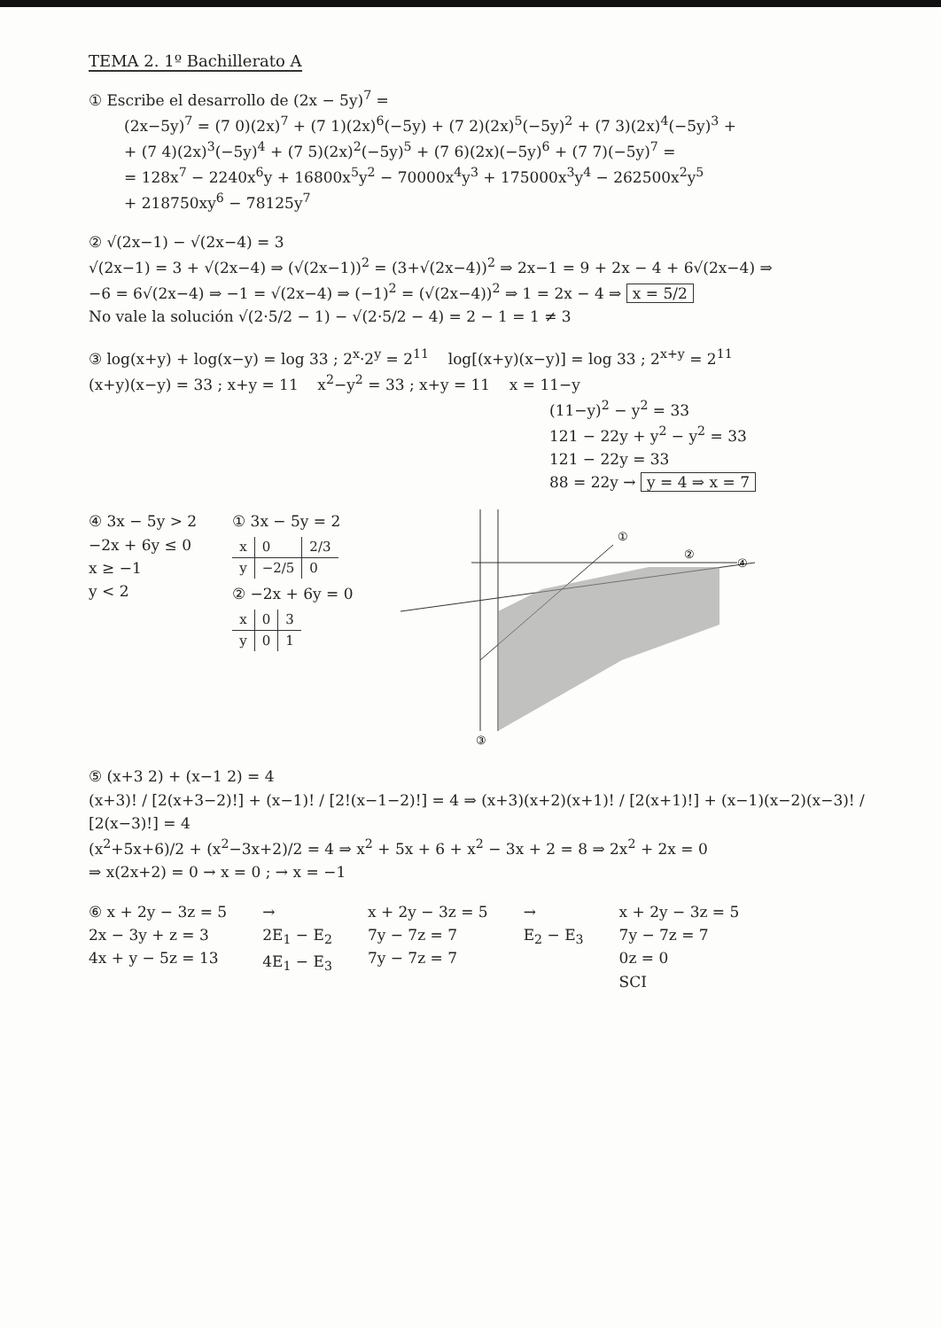TEMA 2. 1º Bachillerato A
① Escribe el desarrollo de (2x − 5y)<sup>7</sup> =
(2x−5y)<sup>7</sup> = (7 0)(2x)<sup>7</sup> + (7 1)(2x)<sup>6</sup>(−5y) + (7 2)(2x)<sup>5</sup>(−5y)<sup>2</sup> + (7 3)(2x)<sup>4</sup>(−5y)<sup>3</sup> +
+ (7 4)(2x)<sup>3</sup>(−5y)<sup>4</sup> + (7 5)(2x)<sup>2</sup>(−5y)<sup>5</sup> + (7 6)(2x)(−5y)<sup>6</sup> + (7 7)(−5y)<sup>7</sup> =
= 128x<sup>7</sup> − 2240x<sup>6</sup>y + 16800x<sup>5</sup>y<sup>2</sup> − 70000x<sup>4</sup>y<sup>3</sup> + 175000x<sup>3</sup>y<sup>4</sup> − 262500x<sup>2</sup>y<sup>5</sup>
+ 218750xy<sup>6</sup> − 78125y<sup>7</sup>
② √(2x−1) − √(2x−4) = 3
√(2x−1) = 3 + √(2x−4) ⇒ (√(2x−1))<sup>2</sup> = (3+√(2x−4))<sup>2</sup> ⇒ 2x−1 = 9 + 2x − 4 + 6√(2x−4) ⇒
−6 = 6√(2x−4) ⇒ −1 = √(2x−4) ⇒ (−1)<sup>2</sup> = (√(2x−4))<sup>2</sup> ⇒ 1 = 2x − 4 ⇒ x = 5/2
No vale la solución √(2·5/2 − 1) − √(2·5/2 − 4) = 2 − 1 = 1 ≠ 3
③ log(x+y) + log(x−y) = log 33 ; 2<sup>x</sup>·2<sup>y</sup> = 2<sup>11</sup> log[(x+y)(x−y)] = log 33 ; 2<sup>x+y</sup> = 2<sup>11</sup>
(x+y)(x−y) = 33 ; x+y = 11 x<sup>2</sup>−y<sup>2</sup> = 33 ; x+y = 11 x = 11−y
(11−y)<sup>2</sup> − y<sup>2</sup> = 33
121 − 22y + y<sup>2</sup> − y<sup>2</sup> = 33
121 − 22y = 33
88 = 22y → y = 4 ⇒ x = 7
④ 3x − 5y > 2
−2x + 6y ≤ 0
x ≥ −1
y < 2
① 3x − 5y = 2
| x | 0 | 2/3 |
| y | −2/5 | 0 |
② −2x + 6y = 0
| x | 0 | 3 |
| y | 0 | 1 |
①
②
④
③
⑤ (x+3 2) + (x−1 2) = 4
(x+3)! / [2(x+3−2)!] + (x−1)! / [2!(x−1−2)!] = 4 ⇒ (x+3)(x+2)(x+1)! / [2(x+1)!] + (x−1)(x−2)(x−3)! / [2(x−3)!] = 4
(x<sup>2</sup>+5x+6)/2 + (x<sup>2</sup>−3x+2)/2 = 4 ⇒ x<sup>2</sup> + 5x + 6 + x<sup>2</sup> − 3x + 2 = 8 ⇒ 2x<sup>2</sup> + 2x = 0
⇒ x(2x+2) = 0 → x = 0 ; → x = −1
⑥ x + 2y − 3z = 5
2x − 3y + z = 3
4x + y − 5z = 13
→
2E<sub>1</sub> − E<sub>2</sub>
4E<sub>1</sub> − E<sub>3</sub>
x + 2y − 3z = 5
7y − 7z = 7
7y − 7z = 7
→
E<sub>2</sub> − E<sub>3</sub>
x + 2y − 3z = 5
7y − 7z = 7
0z = 0
SCI